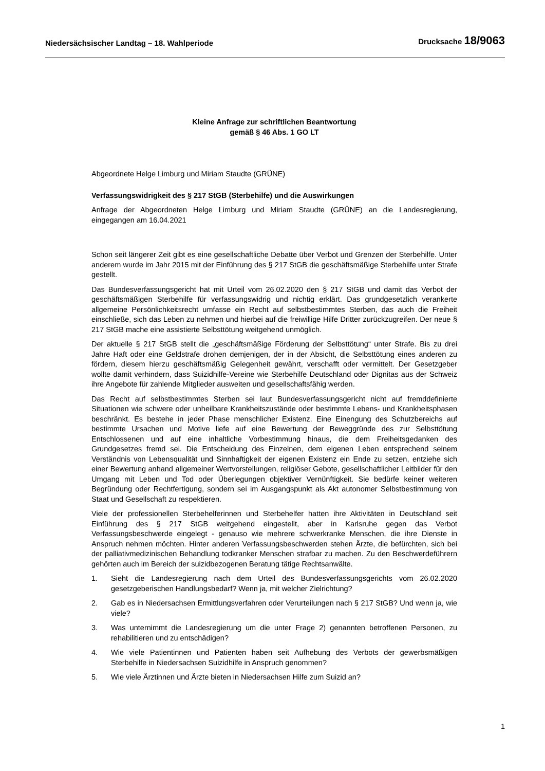Niedersächsischer Landtag – 18. Wahlperiode
Drucksache 18/9063
Kleine Anfrage zur schriftlichen Beantwortung
gemäß § 46 Abs. 1 GO LT
Abgeordnete Helge Limburg und Miriam Staudte (GRÜNE)
Verfassungswidrigkeit des § 217 StGB (Sterbehilfe) und die Auswirkungen
Anfrage der Abgeordneten Helge Limburg und Miriam Staudte (GRÜNE) an die Landesregierung, eingegangen am 16.04.2021
Schon seit längerer Zeit gibt es eine gesellschaftliche Debatte über Verbot und Grenzen der Sterbehilfe. Unter anderem wurde im Jahr 2015 mit der Einführung des § 217 StGB die geschäftsmäßige Sterbehilfe unter Strafe gestellt.
Das Bundesverfassungsgericht hat mit Urteil vom 26.02.2020 den § 217 StGB und damit das Verbot der geschäftsmäßigen Sterbehilfe für verfassungswidrig und nichtig erklärt. Das grundgesetzlich verankerte allgemeine Persönlichkeitsrecht umfasse ein Recht auf selbstbestimmtes Sterben, das auch die Freiheit einschließe, sich das Leben zu nehmen und hierbei auf die freiwillige Hilfe Dritter zurückzugreifen. Der neue § 217 StGB mache eine assistierte Selbsttötung weitgehend unmöglich.
Der aktuelle § 217 StGB stellt die „geschäftsmäßige Förderung der Selbsttötung“ unter Strafe. Bis zu drei Jahre Haft oder eine Geldstrafe drohen demjenigen, der in der Absicht, die Selbsttötung eines anderen zu fördern, diesem hierzu geschäftsmäßig Gelegenheit gewährt, verschafft oder vermittelt. Der Gesetzgeber wollte damit verhindern, dass Suizidhilfe-Vereine wie Sterbehilfe Deutschland oder Dignitas aus der Schweiz ihre Angebote für zahlende Mitglieder ausweiten und gesellschaftsfähig werden.
Das Recht auf selbstbestimmtes Sterben sei laut Bundesverfassungsgericht nicht auf fremddefinierte Situationen wie schwere oder unheilbare Krankheitszustände oder bestimmte Lebens- und Krankheitsphasen beschränkt. Es bestehe in jeder Phase menschlicher Existenz. Eine Einengung des Schutzbereichs auf bestimmte Ursachen und Motive liefe auf eine Bewertung der Beweggründe des zur Selbsttötung Entschlossenen und auf eine inhaltliche Vorbestimmung hinaus, die dem Freiheitsgedanken des Grundgesetzes fremd sei. Die Entscheidung des Einzelnen, dem eigenen Leben entsprechend seinem Verständnis von Lebensqualität und Sinnhaftigkeit der eigenen Existenz ein Ende zu setzen, entziehe sich einer Bewertung anhand allgemeiner Wertvorstellungen, religiöser Gebote, gesellschaftlicher Leitbilder für den Umgang mit Leben und Tod oder Überlegungen objektiver Vernünftigkeit. Sie bedürfe keiner weiteren Begründung oder Rechtfertigung, sondern sei im Ausgangspunkt als Akt autonomer Selbstbestimmung von Staat und Gesellschaft zu respektieren.
Viele der professionellen Sterbehelferinnen und Sterbehelfer hatten ihre Aktivitäten in Deutschland seit Einführung des § 217 StGB weitgehend eingestellt, aber in Karlsruhe gegen das Verbot Verfassungsbeschwerde eingelegt - genauso wie mehrere schwerkranke Menschen, die ihre Dienste in Anspruch nehmen möchten. Hinter anderen Verfassungsbeschwerden stehen Ärzte, die befürchten, sich bei der palliativmedizinischen Behandlung todkranker Menschen strafbar zu machen. Zu den Beschwerdeführern gehörten auch im Bereich der suizidbezogenen Beratung tätige Rechtsanwälte.
1. Sieht die Landesregierung nach dem Urteil des Bundesverfassungsgerichts vom 26.02.2020 gesetzgeberischen Handlungsbedarf? Wenn ja, mit welcher Zielrichtung?
2. Gab es in Niedersachsen Ermittlungsverfahren oder Verurteilungen nach § 217 StGB? Und wenn ja, wie viele?
3. Was unternimmt die Landesregierung um die unter Frage 2) genannten betroffenen Personen, zu rehabilitieren und zu entschädigen?
4. Wie viele Patientinnen und Patienten haben seit Aufhebung des Verbots der gewerbsmäßigen Sterbehilfe in Niedersachsen Suizidhilfe in Anspruch genommen?
5. Wie viele Ärztinnen und Ärzte bieten in Niedersachsen Hilfe zum Suizid an?
1